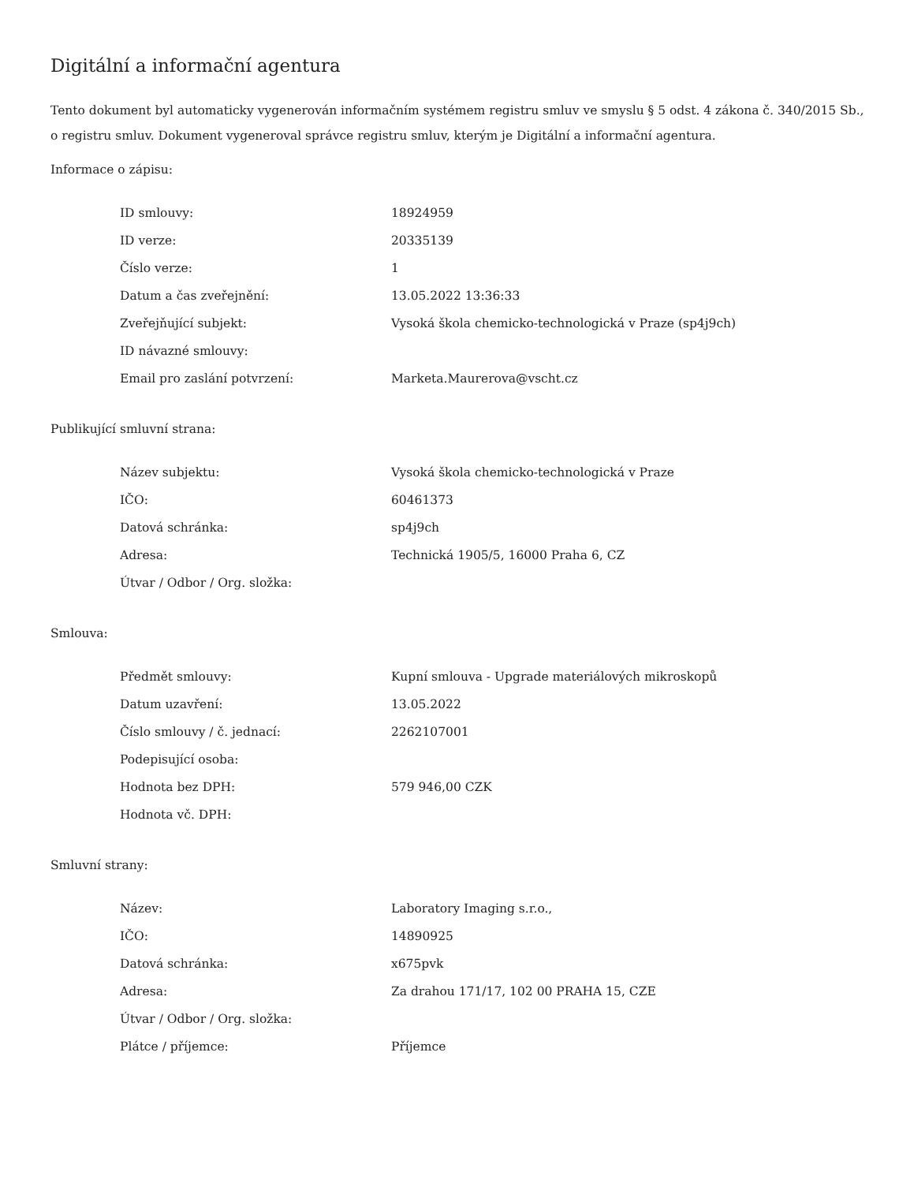Digitální a informační agentura
Tento dokument byl automaticky vygenerován informačním systémem registru smluv ve smyslu § 5 odst. 4 zákona č. 340/2015 Sb., o registru smluv. Dokument vygeneroval správce registru smluv, kterým je Digitální a informační agentura.
Informace o zápisu:
| ID smlouvy: | 18924959 |
| ID verze: | 20335139 |
| Číslo verze: | 1 |
| Datum a čas zveřejnění: | 13.05.2022 13:36:33 |
| Zveřejňující subjekt: | Vysoká škola chemicko-technologická v Praze (sp4j9ch) |
| ID návazné smlouvy: | |
| Email pro zaslání potvrzení: | Marketa.Maurerova@vscht.cz |
Publikující smluvní strana:
| Název subjektu: | Vysoká škola chemicko-technologická v Praze |
| IČO: | 60461373 |
| Datová schránka: | sp4j9ch |
| Adresa: | Technická 1905/5, 16000 Praha 6, CZ |
| Útvar / Odbor / Org. složka: | |
Smlouva:
| Předmět smlouvy: | Kupní smlouva - Upgrade materiálových mikroskopů |
| Datum uzavření: | 13.05.2022 |
| Číslo smlouvy / č. jednací: | 2262107001 |
| Podepisující osoba: | |
| Hodnota bez DPH: | 579 946,00 CZK |
| Hodnota vč. DPH: | |
Smluvní strany:
| Název: | Laboratory Imaging s.r.o., |
| IČO: | 14890925 |
| Datová schránka: | x675pvk |
| Adresa: | Za drahou 171/17, 102 00 PRAHA 15, CZE |
| Útvar / Odbor / Org. složka: | |
| Plátce / příjemce: | Příjemce |